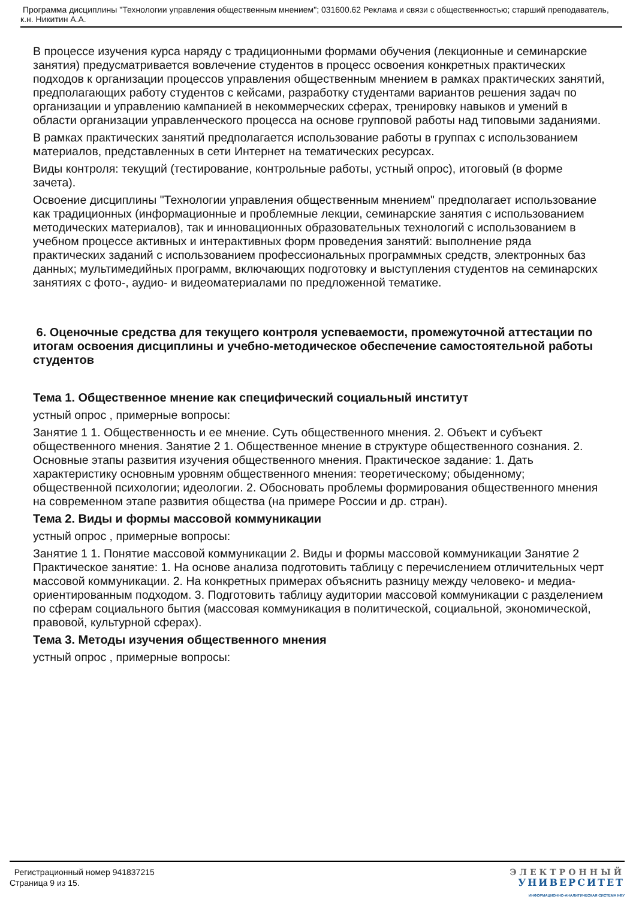Программа дисциплины "Технологии управления общественным мнением"; 031600.62 Реклама и связи с общественностью; старший преподаватель, к.н. Никитин А.А.
В процессе изучения курса наряду с традиционными формами обучения (лекционные и семинарские занятия) предусматривается вовлечение студентов в процесс освоения конкретных практических подходов к организации процессов управления общественным мнением в рамках практических занятий, предполагающих работу студентов с кейсами, разработку студентами вариантов решения задач по организации и управлению кампанией в некоммерческих сферах, тренировку навыков и умений в области организации управленческого процесса на основе групповой работы над типовыми заданиями.
В рамках практических занятий предполагается использование работы в группах с использованием материалов, представленных в сети Интернет на тематических ресурсах.
Виды контроля: текущий (тестирование, контрольные работы, устный опрос), итоговый (в форме зачета).
Освоение дисциплины "Технологии управления общественным мнением" предполагает использование как традиционных (информационные и проблемные лекции, семинарские занятия с использованием методических материалов), так и инновационных образовательных технологий с использованием в учебном процессе активных и интерактивных форм проведения занятий: выполнение ряда практических заданий с использованием профессиональных программных средств, электронных баз данных; мультимедийных программ, включающих подготовку и выступления студентов на семинарских занятиях с фото-, аудио- и видеоматериалами по предложенной тематике.
6. Оценочные средства для текущего контроля успеваемости, промежуточной аттестации по итогам освоения дисциплины и учебно-методическое обеспечение самостоятельной работы студентов
Тема 1. Общественное мнение как специфический социальный институт
устный опрос , примерные вопросы:
Занятие 1 1. Общественность и ее мнение. Суть общественного мнения. 2. Объект и субъект общественного мнения. Занятие 2 1. Общественное мнение в структуре общественного сознания. 2. Основные этапы развития изучения общественного мнения. Практическое задание: 1. Дать характеристику основным уровням общественного мнения: теоретическому; обыденному; общественной психологии; идеологии. 2. Обосновать проблемы формирования общественного мнения на современном этапе развития общества (на примере России и др. стран).
Тема 2. Виды и формы массовой коммуникации
устный опрос , примерные вопросы:
Занятие 1 1. Понятие массовой коммуникации 2. Виды и формы массовой коммуникации Занятие 2 Практическое занятие: 1. На основе анализа подготовить таблицу с перечислением отличительных черт массовой коммуникации. 2. На конкретных примерах объяснить разницу между человеко- и медиа-ориентированным подходом. 3. Подготовить таблицу аудитории массовой коммуникации с разделением по сферам социального бытия (массовая коммуникация в политической, социальной, экономической, правовой, культурной сферах).
Тема 3. Методы изучения общественного мнения
устный опрос , примерные вопросы:
Регистрационный номер 941837215
Страница 9 из 15.
ЭЛЕКТРОННЫЙ
УНИВЕРСИТЕТ
ИНФОРМАЦИОННО-АНАЛИТИЧЕСКАЯ СИСТЕМА КФУ